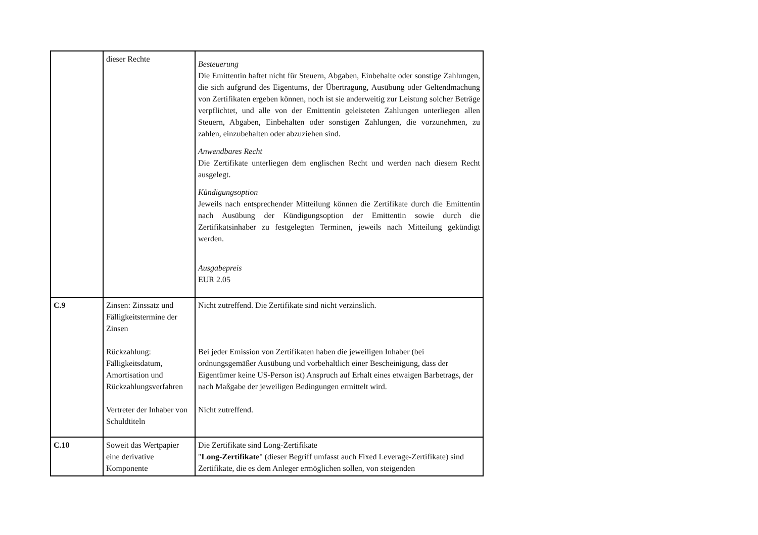| | dieser Rechte | Besteuerung Die Emittentin haftet nicht für Steuern, Abgaben, Einbehalte oder sonstige Zahlungen, die sich aufgrund des Eigentums, der Übertragung, Ausübung oder Geltendmachung von Zertifikaten ergeben können, noch ist sie anderweitig zur Leistung solcher Beträge verpflichtet, und alle von der Emittentin geleisteten Zahlungen unterliegen allen Steuern, Abgaben, Einbehalten oder sonstigen Zahlungen, die vorzunehmen, zu zahlen, einzubehalten oder abzuziehen sind. Anwendbares Recht Die Zertifikate unterliegen dem englischen Recht und werden nach diesem Recht ausgelegt. Kündigungsoption Jeweils nach entsprechender Mitteilung können die Zertifikate durch die Emittentin nach Ausübung der Kündigungsoption der Emittentin sowie durch die Zertifikatsinhaber zu festgelegten Terminen, jeweils nach Mitteilung gekündigt werden. Ausgabepreis EUR 2.05 |
| C.9 | Zinsen: Zinssatz und Fälligkeitstermine der Zinsen Rückzahlung: Fälligkeitsdatum, Amortisation und Rückzahlungsverfahren Vertreter der Inhaber von Schuldtiteln | Nicht zutreffend. Die Zertifikate sind nicht verzinslich. Bei jeder Emission von Zertifikaten haben die jeweiligen Inhaber (bei ordnungsgemäßer Ausübung und vorbehaltlich einer Bescheinigung, dass der Eigentümer keine US-Person ist) Anspruch auf Erhalt eines etwaigen Barbetrags, der nach Maßgabe der jeweiligen Bedingungen ermittelt wird. Nicht zutreffend. |
| C.10 | Soweit das Wertpapier eine derivative Komponente | Die Zertifikate sind Long-Zertifikate " Long-Zertifikate " (dieser Begriff umfasst auch Fixed Leverage-Zertifikate) sind Zertifikate, die es dem Anleger ermöglichen sollen, von steigenden |